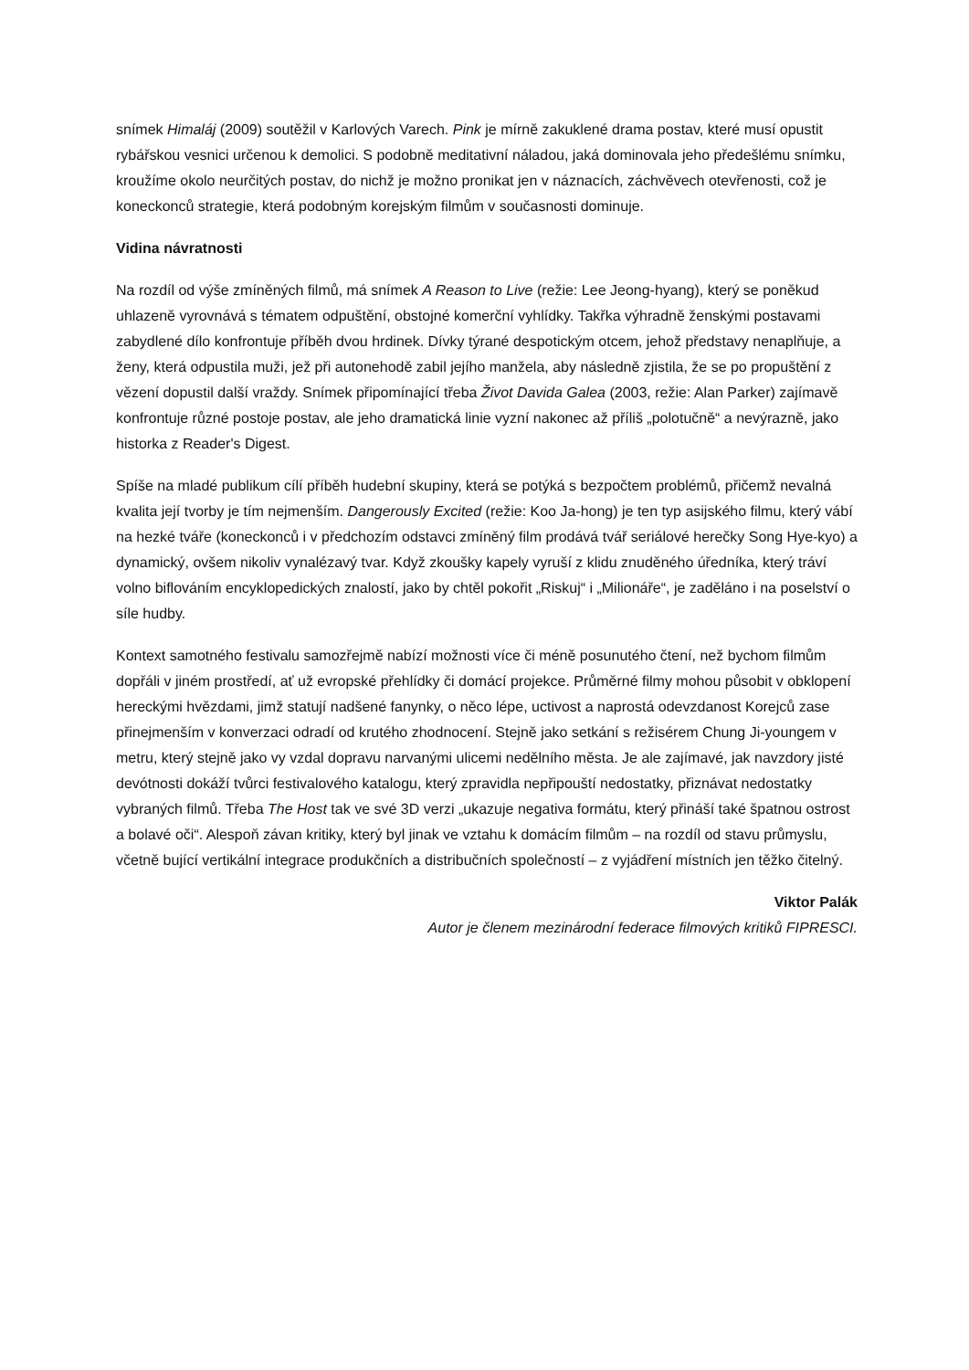snímek Himaláj (2009) soutěžil v Karlových Varech. Pink je mírně zakuklené drama postav, které musí opustit rybářskou vesnici určenou k demolici. S podobně meditativní náladou, jaká dominovala jeho předešlému snímku, kroužíme okolo neurčitých postav, do nichž je možno pronikat jen v náznacích, záchvěvech otevřenosti, což je koneckonců strategie, která podobným korejským filmům v současnosti dominuje.
Vidina návratnosti
Na rozdíl od výše zmíněných filmů, má snímek A Reason to Live (režie: Lee Jeong-hyang), který se poněkud uhlazeně vyrovnává s tématem odpuštění, obstojné komerční vyhlídky. Takřka výhradně ženskými postavami zabydlené dílo konfrontuje příběh dvou hrdinek. Dívky týrané despotickým otcem, jehož představy nenaplňuje, a ženy, která odpustila muži, jež při autonehodě zabil jejího manžela, aby následně zjistila, že se po propuštění z vězení dopustil další vraždy. Snímek připomínající třeba Život Davida Galea (2003, režie: Alan Parker) zajímavě konfrontuje různé postoje postav, ale jeho dramatická linie vyzní nakonec až příliš „polotučně“ a nevýrazně, jako historka z Reader's Digest.
Spíše na mladé publikum cílí příběh hudební skupiny, která se potýká s bezpočtem problémů, přičemž nevalná kvalita její tvorby je tím nejmenším. Dangerously Excited (režie: Koo Ja-hong) je ten typ asijského filmu, který vábí na hezké tváře (koneckonců i v předchozím odstavci zmíněný film prodává tvář seriálové herečky Song Hye-kyo) a dynamický, ovšem nikoliv vynalézavý tvar. Když zkoušky kapely vyruší z klidu znuděného úředníka, který tráví volno biflováním encyklopedických znalostí, jako by chtěl pokořit „Riskuj“ i „Milionáře“, je zaděláno i na poselství o síle hudby.
Kontext samotného festivalu samozřejmě nabízí možnosti více či méně posunutého čtení, než bychom filmům dopřáli v jiném prostředí, ať už evropské přehlídky či domácí projekce. Průměrné filmy mohou působit v obklopení hereckými hvězdami, jimž statují nadšené fanynky, o něco lépe, uctivost a naprostá odevzdanost Korejců zase přinejmenším v konverzaci odradí od krutého zhodnocení. Stejně jako setkání s režisérem Chung Ji-youngem v metru, který stejně jako vy vzdal dopravu narvanými ulicemi nedělního města. Je ale zajímavé, jak navzdory jisté devótnosti dokáží tvůrci festivalového katalogu, který zpravidla nepřipouští nedostatky, přiznávat nedostatky vybraných filmů. Třeba The Host tak ve své 3D verzi „ukazuje negativa formátu, který přináší také špatnou ostrost a bolavé oči“. Alespoň závan kritiky, který byl jinak ve vztahu k domácím filmům – na rozdíl od stavu průmyslu, včetně bující vertikální integrace produkčních a distribučních společností – z vyjádření místních jen těžko čitelný.
Viktor Palák
Autor je členem mezinárodní federace filmových kritiků FIPRESCI.